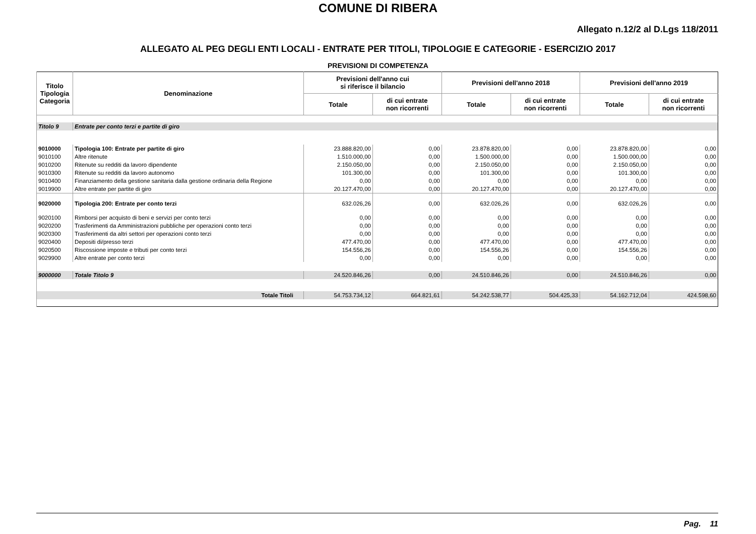COMUNE DI RIBERA
Allegato n.12/2 al D.Lgs 118/2011
ALLEGATO AL PEG DEGLI ENTI LOCALI - ENTRATE PER TITOLI, TIPOLOGIE E CATEGORIE - ESERCIZIO 2017
PREVISIONI DI COMPETENZA
| Titolo Tipologia Categoria | Denominazione | Previsioni dell'anno cui si riferisce il bilancio | | Previsioni dell'anno 2018 | | Previsioni dell'anno 2019 | |
| --- | --- | --- | --- | --- | --- | --- | --- |
| | | Totale | di cui entrate non ricorrenti | Totale | di cui entrate non ricorrenti | Totale | di cui entrate non ricorrenti |
| Titolo 9 | Entrate per conto terzi e partite di giro | | | | | | |
| 9010000 | Tipologia 100: Entrate per partite di giro | 23.888.820,00 | 0,00 | 23.878.820,00 | 0,00 | 23.878.820,00 | 0,00 |
| 9010100 | Altre ritenute | 1.510.000,00 | 0,00 | 1.500.000,00 | 0,00 | 1.500.000,00 | 0,00 |
| 9010200 | Ritenute su redditi da lavoro dipendente | 2.150.050,00 | 0,00 | 2.150.050,00 | 0,00 | 2.150.050,00 | 0,00 |
| 9010300 | Ritenute su redditi da lavoro autonomo | 101.300,00 | 0,00 | 101.300,00 | 0,00 | 101.300,00 | 0,00 |
| 9010400 | Finanziamento della gestione sanitaria dalla gestione ordinaria della Regione | 0,00 | 0,00 | 0,00 | 0,00 | 0,00 | 0,00 |
| 9019900 | Altre entrate per partite di giro | 20.127.470,00 | 0,00 | 20.127.470,00 | 0,00 | 20.127.470,00 | 0,00 |
| 9020000 | Tipologia 200: Entrate per conto terzi | 632.026,26 | 0,00 | 632.026,26 | 0,00 | 632.026,26 | 0,00 |
| 9020100 | Rimborsi per acquisto di beni e servizi per conto terzi | 0,00 | 0,00 | 0,00 | 0,00 | 0,00 | 0,00 |
| 9020200 | Trasferimenti da Amministrazioni pubbliche per operazioni conto terzi | 0,00 | 0,00 | 0,00 | 0,00 | 0,00 | 0,00 |
| 9020300 | Trasferimenti da altri settori per operazioni conto terzi | 0,00 | 0,00 | 0,00 | 0,00 | 0,00 | 0,00 |
| 9020400 | Depositi di/presso terzi | 477.470,00 | 0,00 | 477.470,00 | 0,00 | 477.470,00 | 0,00 |
| 9020500 | Riscossione imposte e tributi per conto terzi | 154.556,26 | 0,00 | 154.556,26 | 0,00 | 154.556,26 | 0,00 |
| 9029900 | Altre entrate per conto terzi | 0,00 | 0,00 | 0,00 | 0,00 | 0,00 | 0,00 |
| 9000000 | Totale Titolo 9 | 24.520.846,26 | 0,00 | 24.510.846,26 | 0,00 | 24.510.846,26 | 0,00 |
| Totale Titoli | | 54.753.734,12 | 664.821,61 | 54.242.538,77 | 504.425,33 | 54.162.712,04 | 424.598,60 |
Pag. 11